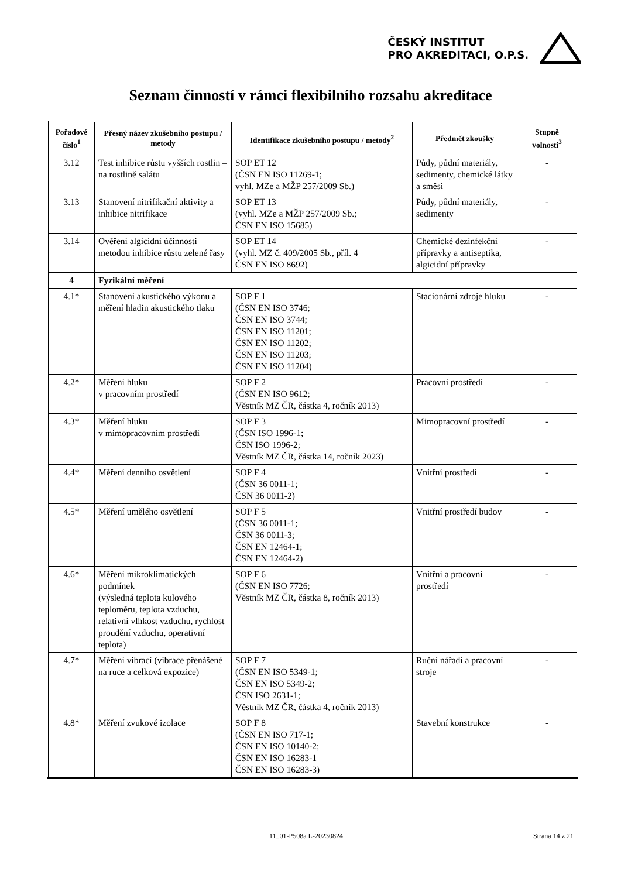ČESKÝ INSTITUT
PRO AKREDITACI, O.P.S.
Seznam činností v rámci flexibilního rozsahu akreditace
| Pořadové číslo<sup>1</sup> | Přesný název zkušebního postupu / metody | Identifikace zkušebního postupu / metody<sup>2</sup> | Předmět zkoušky | Stupně volnosti<sup>3</sup> |
| --- | --- | --- | --- | --- |
| 3.12 | Test inhibice růstu vyšších rostlin – na rostlině salátu | SOP ET 12 (ČSN EN ISO 11269-1; vyhl. MZe a MŽP 257/2009 Sb.) | Půdy, půdní materiály, sedimenty, chemické látky a směsi | - |
| 3.13 | Stanovení nitrifikační aktivity a inhibice nitrifikace | SOP ET 13 (vyhl. MZe a MŽP 257/2009 Sb.; ČSN EN ISO 15685) | Půdy, půdní materiály, sedimenty | - |
| 3.14 | Ověření algicidní účinnosti metodou inhibice růstu zelené řasy | SOP ET 14 (vyhl. MZ č. 409/2005 Sb., příl. 4 ČSN EN ISO 8692) | Chemické dezinfekční přípravky a antiseptika, algicidní přípravky | - |
| 4 | Fyzikální měření | | | |
| 4.1* | Stanovení akustického výkonu a měření hladin akustického tlaku | SOP F 1 (ČSN EN ISO 3746; ČSN EN ISO 3744; ČSN EN ISO 11201; ČSN EN ISO 11202; ČSN EN ISO 11203; ČSN EN ISO 11204) | Stacionární zdroje hluku | - |
| 4.2* | Měření hluku v pracovním prostředí | SOP F 2 (ČSN EN ISO 9612; Věstník MZ ČR, částka 4, ročník 2013) | Pracovní prostředí | - |
| 4.3* | Měření hluku v mimopracovním prostředí | SOP F 3 (ČSN ISO 1996-1; ČSN ISO 1996-2; Věstník MZ ČR, částka 14, ročník 2023) | Mimopracovní prostředí | - |
| 4.4* | Měření denního osvětlení | SOP F 4 (ČSN 36 0011-1; ČSN 36 0011-2) | Vnitřní prostředí | - |
| 4.5* | Měření umělého osvětlení | SOP F 5 (ČSN 36 0011-1; ČSN 36 0011-3; ČSN EN 12464-1; ČSN EN 12464-2) | Vnitřní prostředí budov | - |
| 4.6* | Měření mikroklimatických podmínek (výsledná teplota kulového teploměru, teplota vzduchu, relativní vlhkost vzduchu, rychlost proudění vzduchu, operativní teplota) | SOP F 6 (ČSN EN ISO 7726; Věstník MZ ČR, částka 8, ročník 2013) | Vnitřní a pracovní prostředí | - |
| 4.7* | Měření vibrací (vibrace přenášené na ruce a celková expozice) | SOP F 7 (ČSN EN ISO 5349-1; ČSN EN ISO 5349-2; ČSN ISO 2631-1; Věstník MZ ČR, částka 4, ročník 2013) | Ruční nářadí a pracovní stroje | - |
| 4.8* | Měření zvukové izolace | SOP F 8 (ČSN EN ISO 717-1; ČSN EN ISO 10140-2; ČSN EN ISO 16283-1 ČSN EN ISO 16283-3) | Stavební konstrukce | - |
11_01-P508a L-20230824 Strana 14 z 21